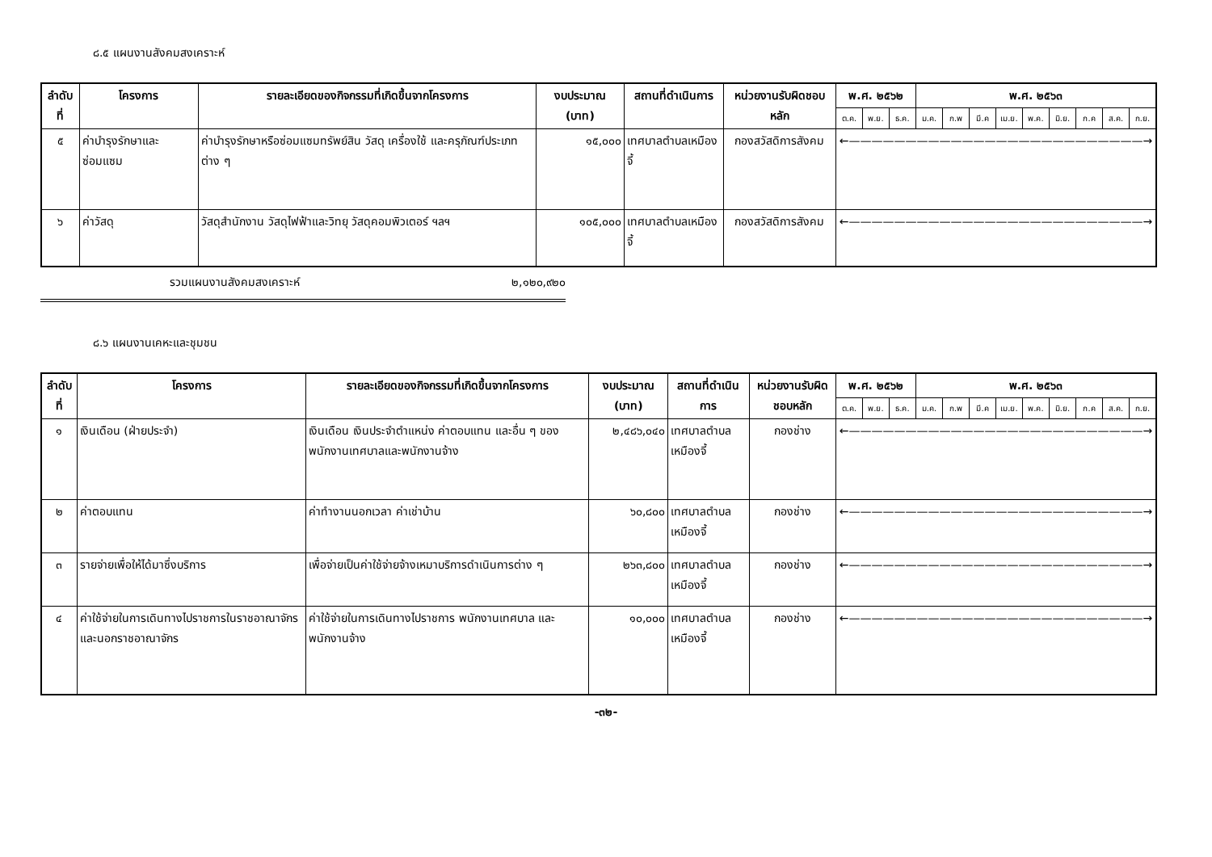๘.๕ แผนงานสังคมสงเคราะห์
| ลำดับที่ | โครงการ | รายละเอียดของกิจกรรมที่เกิดขึ้นจากโครงการ | งบประมาณ (บาท) | สถานที่ดำเนินการ | หน่วยงานรับผิดชอบหลัก | พ.ศ. ๒๕๖๒ | | | พ.ศ. ๒๕๖๓ | | | | | | | | |
| --- | --- | --- | --- | --- | --- | --- | --- | --- | --- | --- | --- | --- | --- | --- | --- | --- | --- |
| | | | | | | ต.ค. | พ.ย. | ธ.ค. | ม.ค. | ก.พ | มี.ค | เม.ย. | พ.ค. | มิ.ย. | ก.ค | ส.ค. | ก.ย. |
| ๕ | ค่าบำรุงรักษาและซ่อมแซม | ค่าบำรุงรักษาหรือซ่อมแซมทรัพย์สิน วัสดุ เครื่องใช้ และครุภัณฑ์ประเภทต่าง ๆ | ๑๕,๐๐๐ | เทศบาลตำบลเหมืองจี้ | กองสวัสดิการสังคม | ←——————————————————————————→ | | | | | | | | | | | |
| ๖ | ค่าวัสดุ | วัสดุสำนักงาน วัสดุไฟฟ้าและวิทยุ วัสดุคอมพิวเตอร์ ฯลฯ | ๑๐๕,๐๐๐ | เทศบาลตำบลเหมืองจี้ | กองสวัสดิการสังคม | ←——————————————————————————→ | | | | | | | | | | | |
รวมแผนงานสังคมสงเคราะห์ ๒,๑๒๐,๙๒๐
๘.๖ แผนงานเคหะและชุมชน
| ลำดับที่ | โครงการ | รายละเอียดของกิจกรรมที่เกิดขึ้นจากโครงการ | งบประมาณ (บาท) | สถานที่ดำเนินการ | หน่วยงานรับผิดชอบหลัก | พ.ศ. ๒๕๖๒ | | | พ.ศ. ๒๕๖๓ | | | | | | | | |
| --- | --- | --- | --- | --- | --- | --- | --- | --- | --- | --- | --- | --- | --- | --- | --- | --- | --- |
| | | | | | | ต.ค. | พ.ย. | ธ.ค. | ม.ค. | ก.พ | มี.ค | เม.ย. | พ.ค. | มิ.ย. | ก.ค | ส.ค. | ก.ย. |
| ๑ | เงินเดือน (ฝ่ายประจำ) | เงินเดือน เงินประจำตำแหน่ง ค่าตอบแทน และอื่น ๆ ของพนักงานเทศบาลและพนักงานจ้าง | ๒,๔๘๖,๐๔๐ | เทศบาลตำบลเหมืองจี้ | กองช่าง | ←——————————————————————————→ | | | | | | | | | | | |
| ๒ | ค่าตอบแทน | ค่าทำงานนอกเวลา ค่าเช่าบ้าน | ๖๐,๘๐๐ | เทศบาลตำบลเหมืองจี้ | กองช่าง | ←——————————————————————————→ | | | | | | | | | | | |
| ๓ | รายจ่ายเพื่อให้ได้มาซึ่งบริการ | เพื่อจ่ายเป็นค่าใช้จ่ายจ้างเหมาบริการดำเนินการต่าง ๆ | ๒๖๓,๘๐๐ | เทศบาลตำบลเหมืองจี้ | กองช่าง | ←——————————————————————————→ | | | | | | | | | | | |
| ๔ | ค่าใช้จ่ายในการเดินทางไปราชการในราชอาณาจักรและนอกราชอาณาจักร | ค่าใช้จ่ายในการเดินทางไปราชการ พนักงานเทศบาล และพนักงานจ้าง | ๑๐,๐๐๐ | เทศบาลตำบลเหมืองจี้ | กองช่าง | ←——————————————————————————→ | | | | | | | | | | | |
-๓๒-